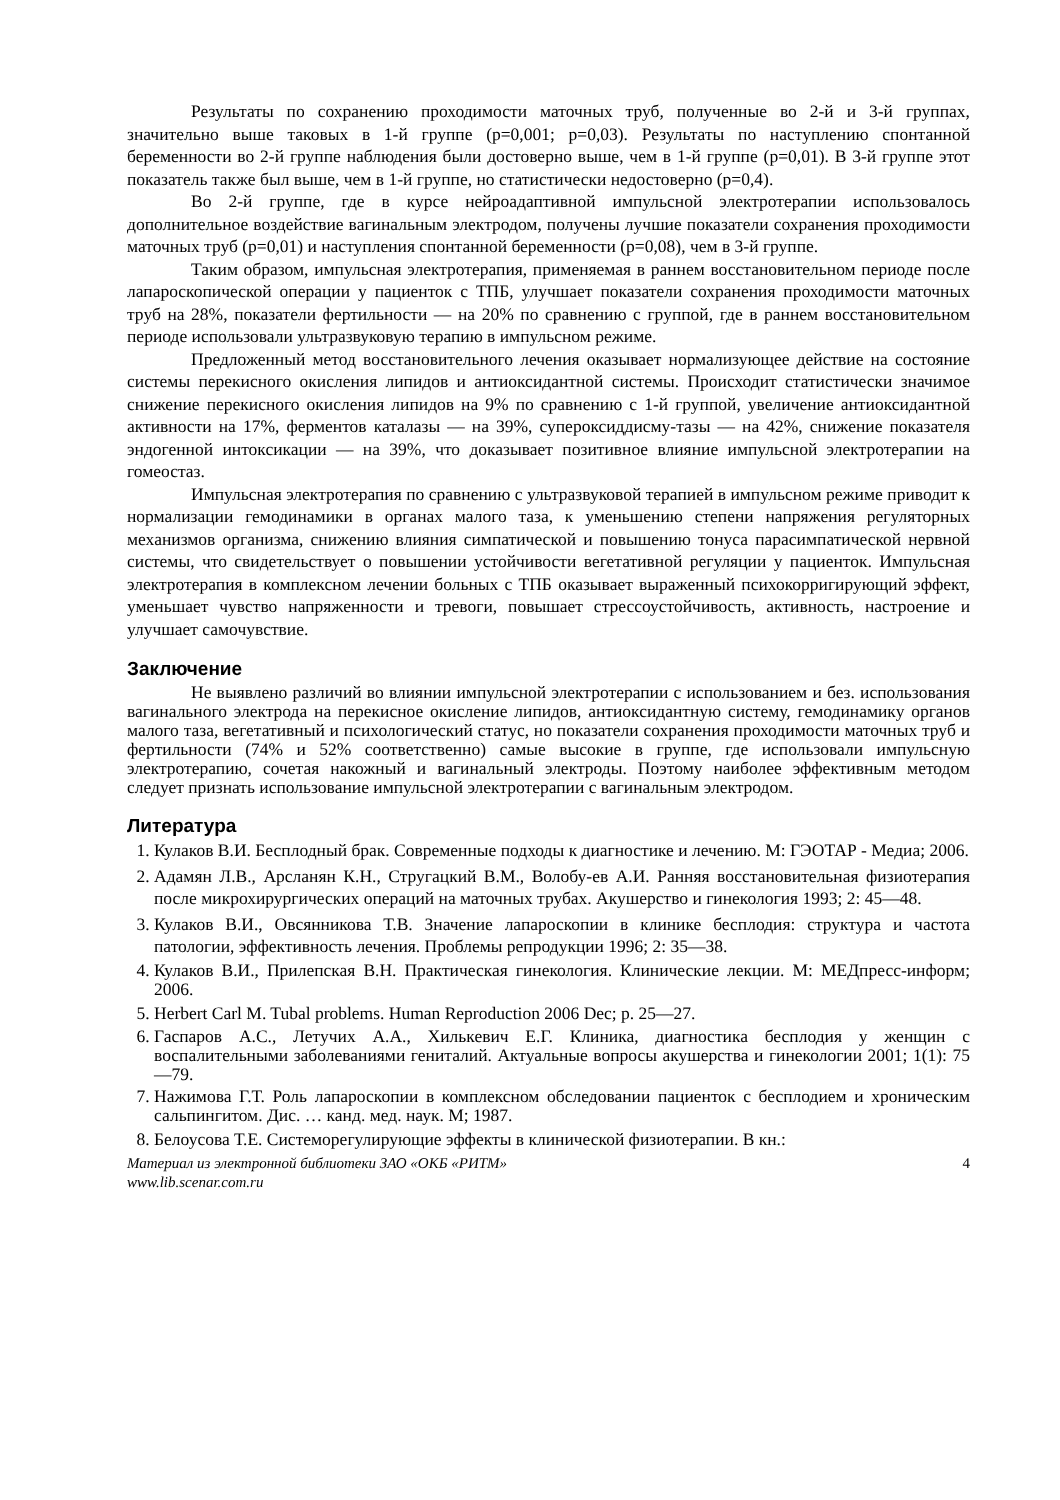Результаты по сохранению проходимости маточных труб, полученные во 2-й и 3-й группах, значительно выше таковых в 1-й группе (р=0,001; р=0,03). Результаты по наступлению спонтанной беременности во 2-й группе наблюдения были достоверно выше, чем в 1-й группе (р=0,01). В 3-й группе этот показатель также был выше, чем в 1-й группе, но статистически недостоверно (р=0,4).
Во 2-й группе, где в курсе нейроадаптивной импульсной электротерапии использовалось дополнительное воздействие вагинальным электродом, получены лучшие показатели сохранения проходимости маточных труб (р=0,01) и наступления спонтанной беременности (р=0,08), чем в 3-й группе.
Таким образом, импульсная электротерапия, применяемая в раннем восстановительном периоде после лапароскопической операции у пациенток с ТПБ, улучшает показатели сохранения проходимости маточных труб на 28%, показатели фертильности — на 20% по сравнению с группой, где в раннем восстановительном периоде использовали ультразвуковую терапию в импульсном режиме.
Предложенный метод восстановительного лечения оказывает нормализующее действие на состояние системы перекисного окисления липидов и антиоксидантной системы. Происходит статистически значимое снижение перекисного окисления липидов на 9% по сравнению с 1-й группой, увеличение антиоксидантной активности на 17%, ферментов каталазы — на 39%, супероксиддисму-тазы — на 42%, снижение показателя эндогенной интоксикации — на 39%, что доказывает позитивное влияние импульсной электротерапии на гомеостаз.
Импульсная электротерапия по сравнению с ультразвуковой терапией в импульсном режиме приводит к нормализации гемодинамики в органах малого таза, к уменьшению степени напряжения регуляторных механизмов организма, снижению влияния симпатической и повышению тонуса парасимпатической нервной системы, что свидетельствует о повышении устойчивости вегетативной регуляции у пациенток. Импульсная электротерапия в комплексном лечении больных с ТПБ оказывает выраженный психокорригирующий эффект, уменьшает чувство напряженности и тревоги, повышает стрессоустойчивость, активность, настроение и улучшает самочувствие.
Заключение
Не выявлено различий во влиянии импульсной электротерапии с использованием и без. использования вагинального электрода на перекисное окисление липидов, антиоксидантную систему, гемодинамику органов малого таза, вегетативный и психологический статус, но показатели сохранения проходимости маточных труб и фертильности (74% и 52% соответственно) самые высокие в группе, где использовали импульсную электротерапию, сочетая накожный и вагинальный электроды. Поэтому наиболее эффективным методом следует признать использование импульсной электротерапии с вагинальным электродом.
Литература
1. Кулаков В.И. Бесплодный брак. Современные подходы к диагностике и лечению. М: ГЭОТАР - Медиа; 2006.
2. Адамян Л.В., Арсланян К.Н., Стругацкий В.М., Волобу-ев А.И. Ранняя восстановительная физиотерапия после микрохирургических операций на маточных трубах. Акушерство и гинекология 1993; 2: 45—48.
3. Кулаков В.И., Овсянникова Т.В. Значение лапароскопии в клинике бесплодия: структура и частота патологии, эффективность лечения. Проблемы репродукции 1996; 2: 35—38.
4. Кулаков В.И., Прилепская В.Н. Практическая гинекология. Клинические лекции. М: МЕДпресс-информ; 2006.
5. Herbert Carl M. Tubal problems. Human Reproduction 2006 Dec; p. 25—27.
6. Гаспаров А.С., Летучих А.А., Хилькевич Е.Г. Клиника, диагностика бесплодия у женщин с воспалительными заболеваниями гениталий. Актуальные вопросы акушерства и гинекологии 2001; 1(1): 75—79.
7. Нажимова Г.Т. Роль лапароскопии в комплексном обследовании пациенток с бесплодием и хроническим сальпингитом. Дис. … канд. мед. наук. М; 1987.
8. Белоусова Т.Е. Системорегулирующие эффекты в клинической физиотерапии. В кн.:
Материал из электронной библиотеки ЗАО «ОКБ «РИТМ»
www.lib.scenar.com.ru 4